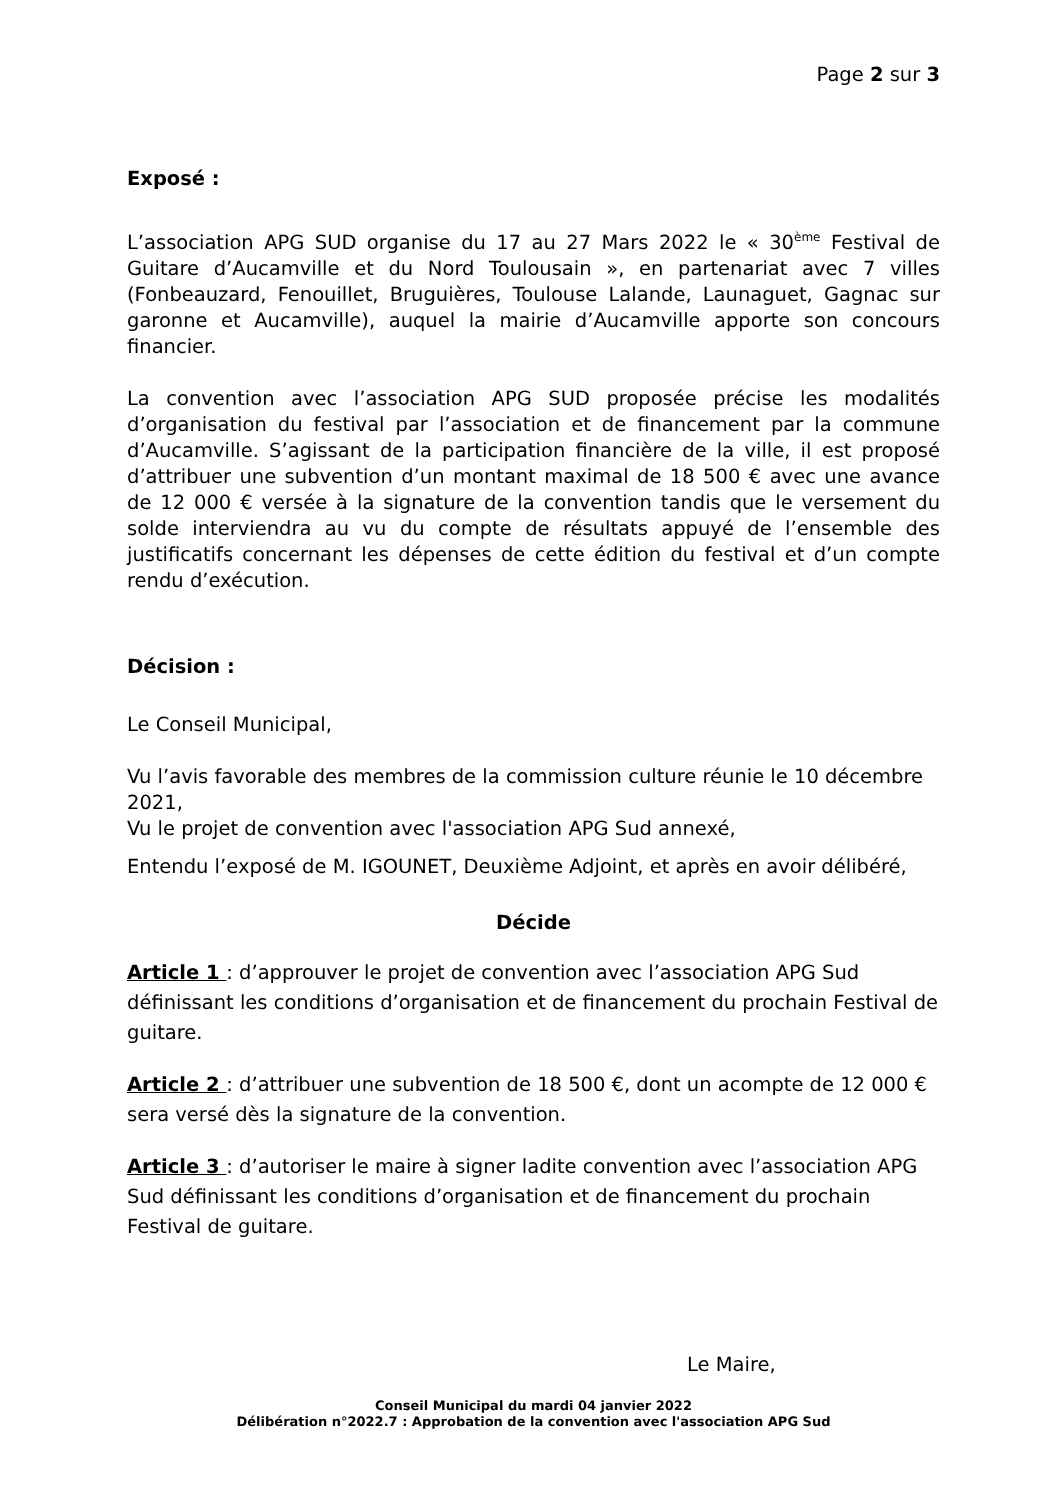Page 2 sur 3
Exposé :
L’association APG SUD organise du 17 au 27 Mars 2022 le « 30<sup>ème</sup> Festival de Guitare d’Aucamville et du Nord Toulousain », en partenariat avec 7 villes (Fonbeauzard, Fenouillet, Bruguières, Toulouse Lalande, Launaguet, Gagnac sur garonne et Aucamville), auquel la mairie d’Aucamville apporte son concours financier.
La convention avec l’association APG SUD proposée précise les modalités d’organisation du festival par l’association et de financement par la commune d’Aucamville. S’agissant de la participation financière de la ville, il est proposé d’attribuer une subvention d’un montant maximal de 18 500 € avec une avance de 12 000 € versée à la signature de la convention tandis que le versement du solde interviendra au vu du compte de résultats appuyé de l’ensemble des justificatifs concernant les dépenses de cette édition du festival et d’un compte rendu d’exécution.
Décision :
Le Conseil Municipal,
Vu l’avis favorable des membres de la commission culture réunie le 10 décembre 2021,
Vu le projet de convention avec l'association APG Sud annexé,
Entendu l’exposé de M. IGOUNET, Deuxième Adjoint, et après en avoir délibéré,
Décide
Article 1 : d’approuver le projet de convention avec l’association APG Sud définissant les conditions d’organisation et de financement du prochain Festival de guitare.
Article 2 : d’attribuer une subvention de 18 500 €, dont un acompte de 12 000 € sera versé dès la signature de la convention.
Article 3 : d’autoriser le maire à signer ladite convention avec l’association APG Sud définissant les conditions d’organisation et de financement du prochain Festival de guitare.
Le Maire,
Conseil Municipal du mardi 04 janvier 2022
Délibération n°2022.7 : Approbation de la convention avec l'association APG Sud